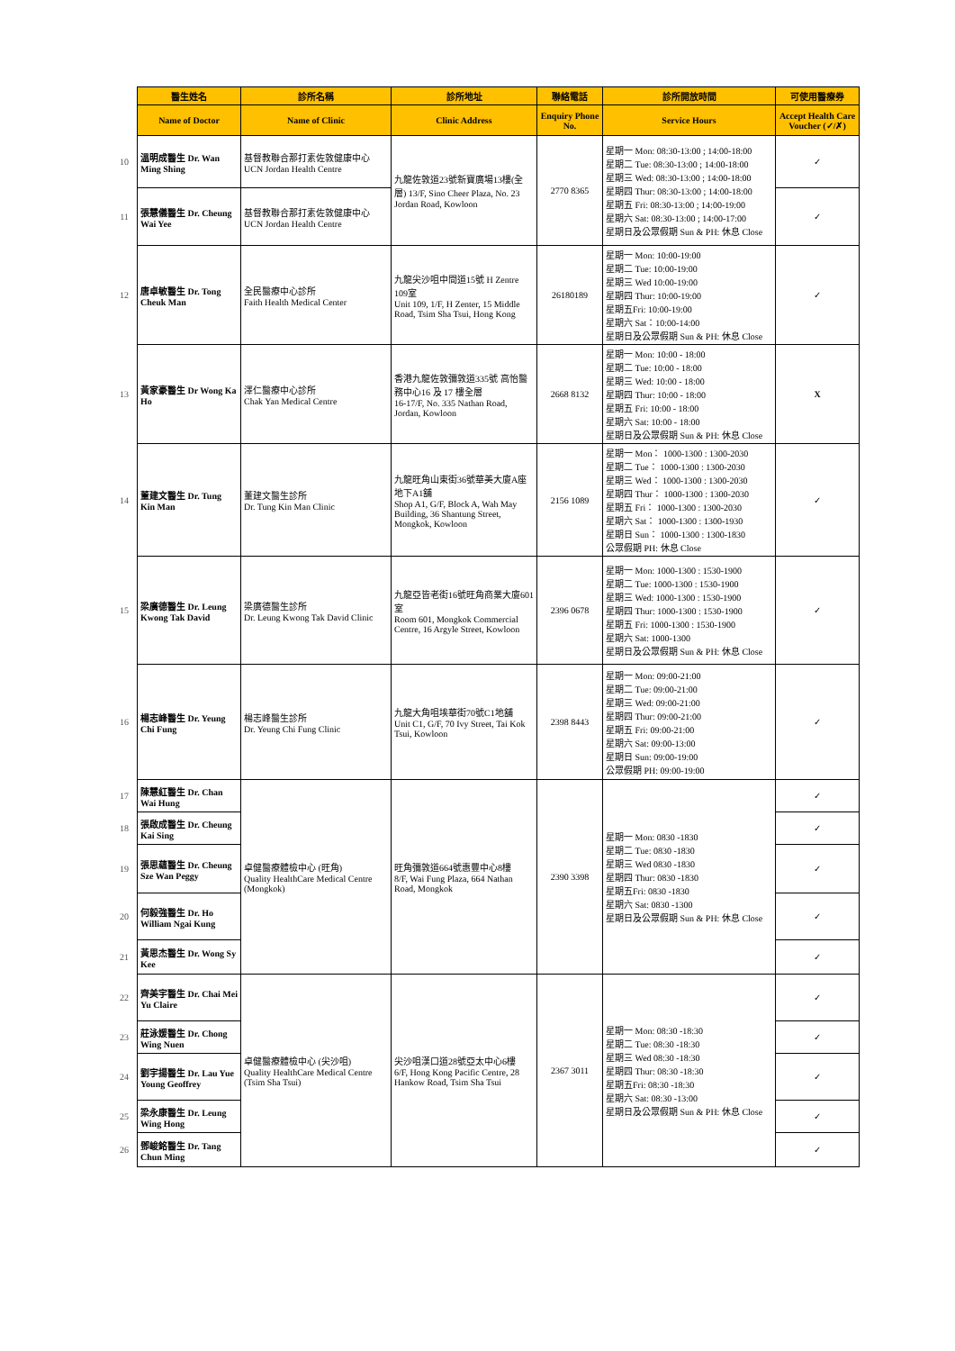| | 醫生姓名 | 診所名稱 | 診所地址 | 聯絡電話 | 診所開放時間 | 可使用醫療券 |
| --- | --- | --- | --- | --- | --- | --- |
| | Name of Doctor | Name of Clinic | Clinic Address | Enquiry Phone No. | Service Hours | Accept Health Care Voucher (✓/✗) |
| 10 | 溫明成醫生 Dr. Wan Ming Shing | 基督教聯合那打素佐敦健康中心 UCN Jordan Health Centre | 九龍佐敦道23號新寶廣場13樓(全層) 13/F, Sino Cheer Plaza, No. 23 Jordan Road, Kowloon | 2770 8365 | 星期一 Mon: 08:30-13:00 ; 14:00-18:00 星期二 Tue: 08:30-13:00 ; 14:00-18:00 星期三 Wed: 08:30-13:00 ; 14:00-18:00 星期四 Thur: 08:30-13:00 ; 14:00-18:00 星期五 Fri: 08:30-13:00 ; 14:00-19:00 星期六 Sat: 08:30-13:00 ; 14:00-17:00 星期日及公眾假期 Sun & PH: 休息 Close | ✓ |
| 11 | 張慧儀醫生 Dr. Cheung Wai Yee | 基督教聯合那打素佐敦健康中心 UCN Jordan Health Centre | | | | ✓ |
| 12 | 唐卓敏醫生 Dr. Tong Cheuk Man | 全民醫療中心診所 Faith Health Medical Center | 九龍尖沙咀中間道15號 H Zentre 109室 Unit 109, 1/F, H Zenter, 15 Middle Road, Tsim Sha Tsui, Hong Kong | 26180189 | 星期一 Mon: 10:00-19:00 星期二 Tue: 10:00-19:00 星期三 Wed 10:00-19:00 星期四 Thur: 10:00-19:00 星期五Fri: 10:00-19:00 星期六 Sat：10:00-14:00 星期日及公眾假期 Sun & PH: 休息 Close | ✓ |
| 13 | 黃家豪醫生 Dr Wong Ka Ho | 澤仁醫療中心診所 Chak Yan Medical Centre | 香港九龍佐敦彌敦道335號 高怡醫務中心16 及 17 樓全層 16-17/F, No. 335 Nathan Road, Jordan, Kowloon | 2668 8132 | 星期一 Mon: 10:00 - 18:00 星期二 Tue: 10:00 - 18:00 星期三 Wed: 10:00 - 18:00 星期四 Thur: 10:00 - 18:00 星期五 Fri: 10:00 - 18:00 星期六 Sat: 10:00 - 18:00 星期日及公眾假期 Sun & PH: 休息 Close | X |
| 14 | 董建文醫生 Dr. Tung Kin Man | 董建文醫生診所 Dr. Tung Kin Man Clinic | 九龍旺角山東街36號華美大廈A座地下A1舖 Shop A1, G/F, Block A, Wah May Building, 36 Shantung Street, Mongkok, Kowloon | 2156 1089 | 星期一 Mon： 1000-1300 : 1300-2030 星期二 Tue： 1000-1300 : 1300-2030 星期三 Wed： 1000-1300 : 1300-2030 星期四 Thur： 1000-1300 : 1300-2030 星期五 Fri： 1000-1300 : 1300-2030 星期六 Sat： 1000-1300 : 1300-1930 星期日 Sun： 1000-1300 : 1300-1830 公眾假期 PH: 休息 Close | ✓ |
| 15 | 梁廣德醫生 Dr. Leung Kwong Tak David | 梁廣德醫生診所 Dr. Leung Kwong Tak David Clinic | 九龍亞皆老街16號旺角商業大廈601室 Room 601, Mongkok Commercial Centre, 16 Argyle Street, Kowloon | 2396 0678 | 星期一 Mon: 1000-1300 : 1530-1900 星期二 Tue: 1000-1300 : 1530-1900 星期三 Wed: 1000-1300 : 1530-1900 星期四 Thur: 1000-1300 : 1530-1900 星期五 Fri: 1000-1300 : 1530-1900 星期六 Sat: 1000-1300 星期日及公眾假期 Sun & PH: 休息 Close | ✓ |
| 16 | 楊志峰醫生 Dr. Yeung Chi Fung | 楊志峰醫生診所 Dr. Yeung Chi Fung Clinic | 九龍大角咀埃華街70號C1地舖 Unit C1, G/F, 70 Ivy Street, Tai Kok Tsui, Kowloon | 2398 8443 | 星期一 Mon: 09:00-21:00 星期二 Tue: 09:00-21:00 星期三 Wed: 09:00-21:00 星期四 Thur: 09:00-21:00 星期五 Fri: 09:00-21:00 星期六 Sat: 09:00-13:00 星期日 Sun: 09:00-19:00 公眾假期 PH: 09:00-19:00 | ✓ |
| 17 | 陳慧紅醫生 Dr. Chan Wai Hung | 卓健醫療體檢中心 (旺角) Quality HealthCare Medical Centre (Mongkok) | 旺角彌敦道664號惠豐中心8樓 8/F, Wai Fung Plaza, 664 Nathan Road, Mongkok | 2390 3398 | 星期一 Mon: 0830 -1830 星期二 Tue: 0830 -1830 星期三 Wed 0830 -1830 星期四 Thur: 0830 -1830 星期五Fri: 0830 -1830 星期六 Sat: 0830 -1300 星期日及公眾假期 Sun & PH: 休息 Close | ✓ |
| 18 | 張啟成醫生 Dr. Cheung Kai Sing | | | | | ✓ |
| 19 | 張思蘊醫生 Dr. Cheung Sze Wan Peggy | | | | | ✓ |
| 20 | 何毅強醫生 Dr. Ho William Ngai Kung | | | | | ✓ |
| 21 | 黃思杰醫生 Dr. Wong Sy Kee | | | | | ✓ |
| 22 | 齊美宇醫生 Dr. Chai Mei Yu Claire | 卓健醫療體檢中心 (尖沙咀) Quality HealthCare Medical Centre (Tsim Sha Tsui) | 尖沙咀漢口道28號亞太中心6樓 6/F, Hong Kong Pacific Centre, 28 Hankow Road, Tsim Sha Tsui | 2367 3011 | 星期一 Mon: 08:30 -18:30 星期二 Tue: 08:30 -18:30 星期三 Wed 08:30 -18:30 星期四 Thur: 08:30 -18:30 星期五Fri: 08:30 -18:30 星期六 Sat: 08:30 -13:00 星期日及公眾假期 Sun & PH: 休息 Close | ✓ |
| 23 | 莊泳媛醫生 Dr. Chong Wing Nuen | | | | | ✓ |
| 24 | 劉宇揚醫生 Dr. Lau Yue Young Geoffrey | | | | | ✓ |
| 25 | 梁永康醫生 Dr. Leung Wing Hong | | | | | ✓ |
| 26 | 鄧峻銘醫生 Dr. Tang Chun Ming | | | | | ✓ |